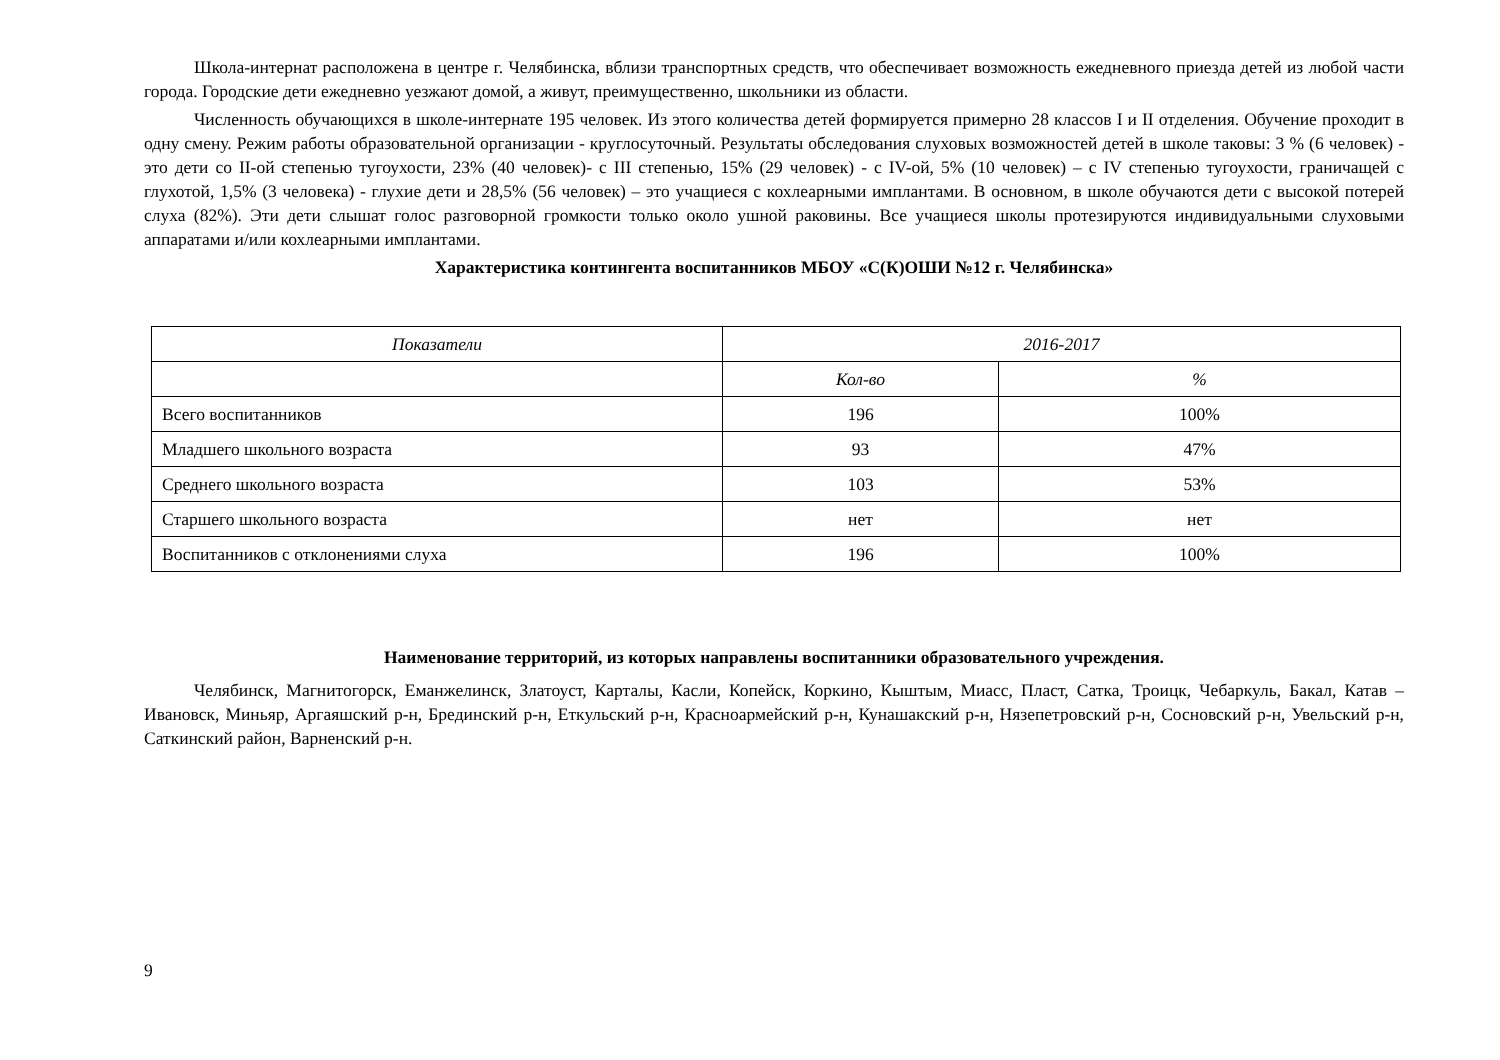Школа-интернат расположена в центре г. Челябинска, вблизи транспортных средств, что обеспечивает возможность ежедневного приезда детей из любой части города. Городские дети ежедневно уезжают домой, а живут, преимущественно, школьники из области.
Численность обучающихся в школе-интернате 195 человек. Из этого количества детей формируется примерно 28 классов I и II отделения. Обучение проходит в одну смену. Режим работы образовательной организации - круглосуточный. Результаты обследования слуховых возможностей детей в школе таковы: 3 % (6 человек) - это дети со II-ой степенью тугоухости, 23% (40 человек)- с III степенью, 15% (29 человек) - с IV-ой, 5% (10 человек) – с IV степенью тугоухости, граничащей с глухотой, 1,5% (3 человека) - глухие дети и 28,5% (56 человек) – это учащиеся с кохлеарными имплантами. В основном, в школе обучаются дети с высокой потерей слуха (82%). Эти дети слышат голос разговорной громкости только около ушной раковины. Все учащиеся школы протезируются индивидуальными слуховыми аппаратами и/или кохлеарными имплантами.
Характеристика контингента воспитанников МБОУ «С(К)ОШИ №12 г. Челябинска»
| Показатели | 2016-2017 | |
| --- | --- | --- |
| | Кол-во | % |
| Всего воспитанников | 196 | 100% |
| Младшего школьного возраста | 93 | 47% |
| Среднего школьного возраста | 103 | 53% |
| Старшего школьного возраста | нет | нет |
| Воспитанников с отклонениями слуха | 196 | 100% |
Наименование территорий, из которых направлены воспитанники образовательного учреждения.
Челябинск, Магнитогорск, Еманжелинск, Златоуст, Карталы, Касли, Копейск, Коркино, Кыштым, Миасс, Пласт, Сатка, Троицк, Чебаркуль, Бакал, Катав – Ивановск, Миньяр, Аргаяшский р-н, Брединский р-н, Еткульский р-н, Красноармейский р-н, Кунашакский р-н, Нязепетровский р-н, Сосновский р-н, Увельский р-н, Саткинский район, Варненский р-н.
9